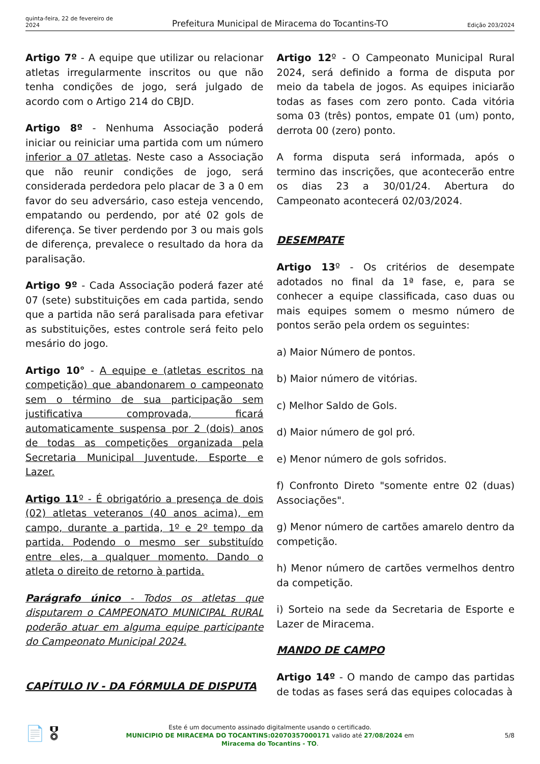quinta-feira, 22 de fevereiro de 2024
Prefeitura Municipal de Miracema do Tocantins-TO
Edição 203/2024
Artigo 7º - A equipe que utilizar ou relacionar atletas irregularmente inscritos ou que não tenha condições de jogo, será julgado de acordo com o Artigo 214 do CBJD.
Artigo 8º - Nenhuma Associação poderá iniciar ou reiniciar uma partida com um número inferior a 07 atletas. Neste caso a Associação que não reunir condições de jogo, será considerada perdedora pelo placar de 3 a 0 em favor do seu adversário, caso esteja vencendo, empatando ou perdendo, por até 02 gols de diferença. Se tiver perdendo por 3 ou mais gols de diferença, prevalece o resultado da hora da paralisação.
Artigo 9º - Cada Associação poderá fazer até 07 (sete) substituições em cada partida, sendo que a partida não será paralisada para efetivar as substituições, estes controle será feito pelo mesário do jogo.
Artigo 10° - A equipe e (atletas escritos na competição) que abandonarem o campeonato sem o término de sua participação sem justificativa comprovada, ficará automaticamente suspensa por 2 (dois) anos de todas as competições organizada pela Secretaria Municipal Juventude, Esporte e Lazer.
Artigo 11º - É obrigatório a presença de dois (02) atletas veteranos (40 anos acima), em campo, durante a partida, 1º e 2º tempo da partida. Podendo o mesmo ser substituído entre eles, a qualquer momento. Dando o atleta o direito de retorno à partida.
Parágrafo único - Todos os atletas que disputarem o CAMPEONATO MUNICIPAL RURAL poderão atuar em alguma equipe participante do Campeonato Municipal 2024.
CAPÍTULO IV - DA FÓRMULA DE DISPUTA
Artigo 12º - O Campeonato Municipal Rural 2024, será definido a forma de disputa por meio da tabela de jogos. As equipes iniciarão todas as fases com zero ponto. Cada vitória soma 03 (três) pontos, empate 01 (um) ponto, derrota 00 (zero) ponto.
A forma disputa será informada, após o termino das inscrições, que acontecerão entre os dias 23 a 30/01/24. Abertura do Campeonato acontecerá 02/03/2024.
DESEMPATE
Artigo 13º - Os critérios de desempate adotados no final da 1ª fase, e, para se conhecer a equipe classificada, caso duas ou mais equipes somem o mesmo número de pontos serão pela ordem os seguintes:
a) Maior Número de pontos.
b) Maior número de vitórias.
c) Melhor Saldo de Gols.
d) Maior número de gol pró.
e) Menor número de gols sofridos.
f) Confronto Direto "somente entre 02 (duas) Associações".
g) Menor número de cartões amarelo dentro da competição.
h) Menor número de cartões vermelhos dentro da competição.
i) Sorteio na sede da Secretaria de Esporte e Lazer de Miracema.
MANDO DE CAMPO
Artigo 14º - O mando de campo das partidas de todas as fases será das equipes colocadas à
📄 🎖
Este é um documento assinado digitalmente usando o certificado.
MUNICIPIO DE MIRACEMA DO TOCANTINS:02070357000171 valido até 27/08/2024 em
Miracema do Tocantins - TO.
5/8